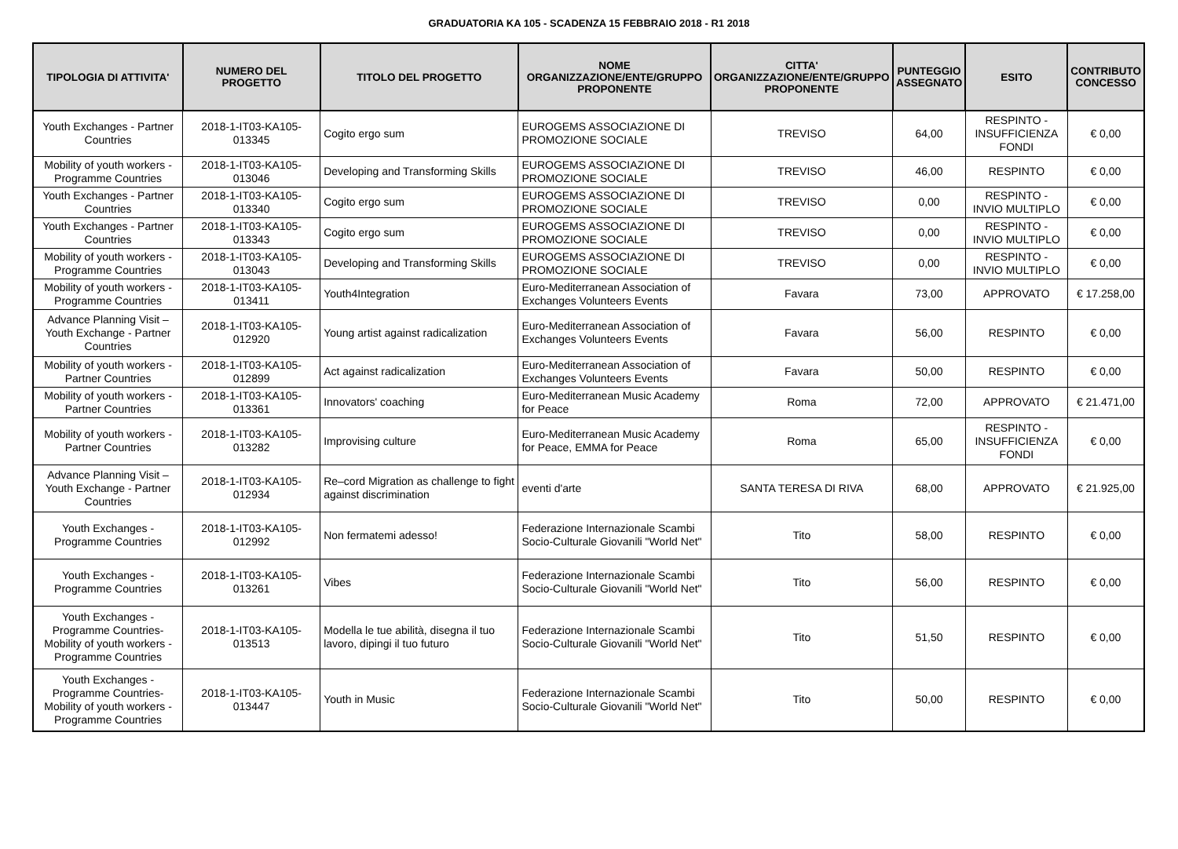GRADUATORIA KA 105 - SCADENZA 15 FEBBRAIO 2018 - R1 2018
| TIPOLOGIA DI ATTIVITA' | NUMERO DEL PROGETTO | TITOLO DEL PROGETTO | NOME ORGANIZZAZIONE/ENTE/GRUPPO PROPONENTE | CITTA' ORGANIZZAZIONE/ENTE/GRUPPO PROPONENTE | PUNTEGGIO ASSEGNATO | ESITO | CONTRIBUTO CONCESSO |
| --- | --- | --- | --- | --- | --- | --- | --- |
| Youth Exchanges - Partner Countries | 2018-1-IT03-KA105-013345 | Cogito ergo sum | EUROGEMS ASSOCIAZIONE DI PROMOZIONE SOCIALE | TREVISO | 64,00 | RESPINTO - INSUFFICIENZA FONDI | € 0,00 |
| Mobility of youth workers - Programme Countries | 2018-1-IT03-KA105-013046 | Developing and Transforming Skills | EUROGEMS ASSOCIAZIONE DI PROMOZIONE SOCIALE | TREVISO | 46,00 | RESPINTO | € 0,00 |
| Youth Exchanges - Partner Countries | 2018-1-IT03-KA105-013340 | Cogito ergo sum | EUROGEMS ASSOCIAZIONE DI PROMOZIONE SOCIALE | TREVISO | 0,00 | RESPINTO - INVIO MULTIPLO | € 0,00 |
| Youth Exchanges - Partner Countries | 2018-1-IT03-KA105-013343 | Cogito ergo sum | EUROGEMS ASSOCIAZIONE DI PROMOZIONE SOCIALE | TREVISO | 0,00 | RESPINTO - INVIO MULTIPLO | € 0,00 |
| Mobility of youth workers - Programme Countries | 2018-1-IT03-KA105-013043 | Developing and Transforming Skills | EUROGEMS ASSOCIAZIONE DI PROMOZIONE SOCIALE | TREVISO | 0,00 | RESPINTO - INVIO MULTIPLO | € 0,00 |
| Mobility of youth workers - Programme Countries | 2018-1-IT03-KA105-013411 | Youth4Integration | Euro-Mediterranean Association of Exchanges Volunteers Events | Favara | 73,00 | APPROVATO | € 17.258,00 |
| Advance Planning Visit – Youth Exchange - Partner Countries | 2018-1-IT03-KA105-012920 | Young artist against radicalization | Euro-Mediterranean Association of Exchanges Volunteers Events | Favara | 56,00 | RESPINTO | € 0,00 |
| Mobility of youth workers - Partner Countries | 2018-1-IT03-KA105-012899 | Act against radicalization | Euro-Mediterranean Association of Exchanges Volunteers Events | Favara | 50,00 | RESPINTO | € 0,00 |
| Mobility of youth workers - Partner Countries | 2018-1-IT03-KA105-013361 | Innovators' coaching | Euro-Mediterranean Music Academy for Peace | Roma | 72,00 | APPROVATO | € 21.471,00 |
| Mobility of youth workers - Partner Countries | 2018-1-IT03-KA105-013282 | Improvising culture | Euro-Mediterranean Music Academy for Peace, EMMA for Peace | Roma | 65,00 | RESPINTO - INSUFFICIENZA FONDI | € 0,00 |
| Advance Planning Visit – Youth Exchange - Partner Countries | 2018-1-IT03-KA105-012934 | Re–cord Migration as challenge to fight against discrimination | eventi d'arte | SANTA TERESA DI RIVA | 68,00 | APPROVATO | € 21.925,00 |
| Youth Exchanges - Programme Countries | 2018-1-IT03-KA105-012992 | Non fermatemi adesso! | Federazione Internazionale Scambi Socio-Culturale Giovanili "World Net" | Tito | 58,00 | RESPINTO | € 0,00 |
| Youth Exchanges - Programme Countries | 2018-1-IT03-KA105-013261 | Vibes | Federazione Internazionale Scambi Socio-Culturale Giovanili "World Net" | Tito | 56,00 | RESPINTO | € 0,00 |
| Youth Exchanges - Programme Countries- Mobility of youth workers - Programme Countries | 2018-1-IT03-KA105-013513 | Modella le tue abilità, disegna il tuo lavoro, dipingi il tuo futuro | Federazione Internazionale Scambi Socio-Culturale Giovanili "World Net" | Tito | 51,50 | RESPINTO | € 0,00 |
| Youth Exchanges - Programme Countries- Mobility of youth workers - Programme Countries | 2018-1-IT03-KA105-013447 | Youth in Music | Federazione Internazionale Scambi Socio-Culturale Giovanili "World Net" | Tito | 50,00 | RESPINTO | € 0,00 |